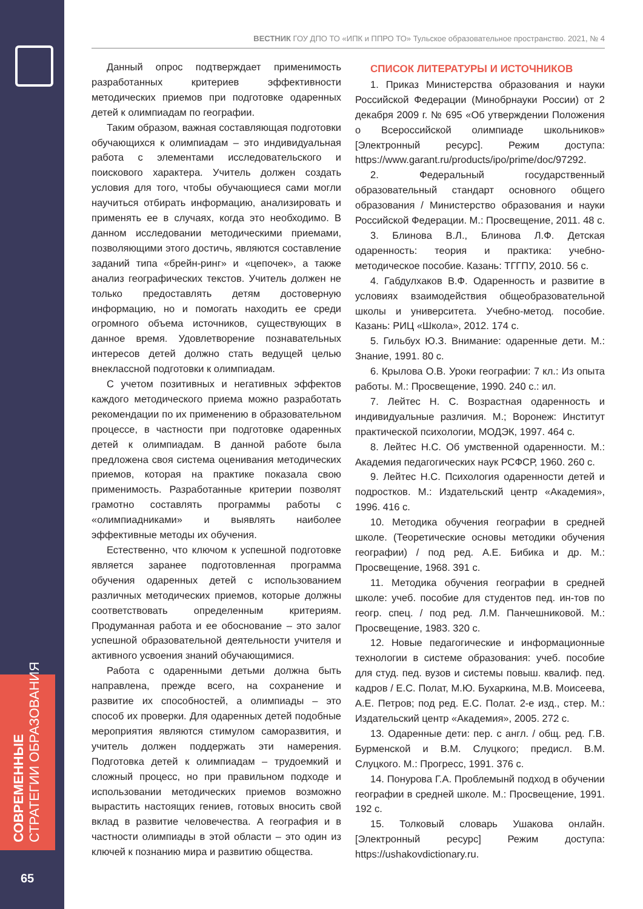СОВРЕМЕННЫЕ
СТРАТЕГИИ ОБРАЗОВАНИЯ
65
ВЕСТНИК ГОУ ДПО ТО «ИПК и ППРО ТО» Тульское образовательное пространство. 2021, № 4
Данный опрос подтверждает применимость разработанных критериев эффективности методических приемов при подготовке одаренных детей к олимпиадам по географии.
Таким образом, важная составляющая подготовки обучающихся к олимпиадам – это индивидуальная работа с элементами исследовательского и поискового характера. Учитель должен создать условия для того, чтобы обучающиеся сами могли научиться отбирать информацию, анализировать и применять ее в случаях, когда это необходимо. В данном исследовании методическими приемами, позволяющими этого достичь, являются составление заданий типа «брейн-ринг» и «цепочек», а также анализ географических текстов. Учитель должен не только предоставлять детям достоверную информацию, но и помогать находить ее среди огромного объема источников, существующих в данное время. Удовлетворение познавательных интересов детей должно стать ведущей целью внеклассной подготовки к олимпиадам.
С учетом позитивных и негативных эффектов каждого методического приема можно разработать рекомендации по их применению в образовательном процессе, в частности при подготовке одаренных детей к олимпиадам. В данной работе была предложена своя система оценивания методических приемов, которая на практике показала свою применимость. Разработанные критерии позволят грамотно составлять программы работы с «олимпиадниками» и выявлять наиболее эффективные методы их обучения.
Естественно, что ключом к успешной подготовке является заранее подготовленная программа обучения одаренных детей с использованием различных методических приемов, которые должны соответствовать определенным критериям. Продуманная работа и ее обоснование – это залог успешной образовательной деятельности учителя и активного усвоения знаний обучающимися.
Работа с одаренными детьми должна быть направлена, прежде всего, на сохранение и развитие их способностей, а олимпиады – это способ их проверки. Для одаренных детей подобные мероприятия являются стимулом саморазвития, и учитель должен поддержать эти намерения. Подготовка детей к олимпиадам – трудоемкий и сложный процесс, но при правильном подходе и использовании методических приемов возможно вырастить настоящих гениев, готовых вносить свой вклад в развитие человечества. А география и в частности олимпиады в этой области – это один из ключей к познанию мира и развитию общества.
СПИСОК ЛИТЕРАТУРЫ И ИСТОЧНИКОВ
1. Приказ Министерства образования и науки Российской Федерации (Минобрнауки России) от 2 декабря 2009 г. № 695 «Об утверждении Положения о Всероссийской олимпиаде школьников» [Электронный ресурс]. Режим доступа: https://www.garant.ru/products/ipo/prime/doc/97292.
2. Федеральный государственный образовательный стандарт основного общего образования / Министерство образования и науки Российской Федерации. М.: Просвещение, 2011. 48 с.
3. Блинова В.Л., Блинова Л.Ф. Детская одаренность: теория и практика: учебно-методическое пособие. Казань: ТГГПУ, 2010. 56 с.
4. Габдулхаков В.Ф. Одаренность и развитие в условиях взаимодействия общеобразовательной школы и университета. Учебно-метод. пособие. Казань: РИЦ «Школа», 2012. 174 с.
5. Гильбух Ю.З. Внимание: одаренные дети. М.: Знание, 1991. 80 с.
6. Крылова О.В. Уроки географии: 7 кл.: Из опыта работы. М.: Просвещение, 1990. 240 с.: ил.
7. Лейтес Н. С. Возрастная одаренность и индивидуальные различия. М.; Воронеж: Институт практической психологии, МОДЭК, 1997. 464 с.
8. Лейтес Н.С. Об умственной одаренности. М.: Академия педагогических наук РСФСР, 1960. 260 с.
9. Лейтес Н.С. Психология одаренности детей и подростков. М.: Издательский центр «Академия», 1996. 416 с.
10. Методика обучения географии в средней школе. (Теоретические основы методики обучения географии) / под ред. А.Е. Бибика и др. М.: Просвещение, 1968. 391 с.
11. Методика обучения географии в средней школе: учеб. пособие для студентов пед. ин-тов по геогр. спец. / под ред. Л.М. Панчешниковой. М.: Просвещение, 1983. 320 с.
12. Новые педагогические и информационные технологии в системе образования: учеб. пособие для студ. пед. вузов и системы повыш. квалиф. пед. кадров / Е.С. Полат, М.Ю. Бухаркина, М.В. Моисеева, А.Е. Петров; под ред. Е.С. Полат. 2-е изд., стер. М.: Издательский центр «Академия», 2005. 272 с.
13. Одаренные дети: пер. с англ. / общ. ред. Г.В. Бурменской и В.М. Слуцкого; предисл. В.М. Слуцкого. М.: Прогресс, 1991. 376 с.
14. Понурова Г.А. Проблемынй подход в обучении географии в средней школе. М.: Просвещение, 1991. 192 с.
15. Толковый словарь Ушакова онлайн. [Электронный ресурс] Режим доступа: https://ushakovdictionary.ru.